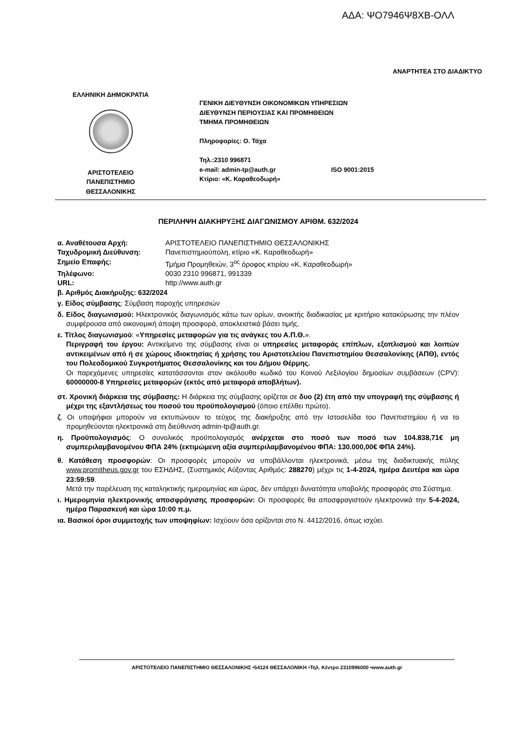ΑΔΑ: ΨΟ7946Ψ8ΧΒ-ΟΛΛ
ΑΝΑΡΤΗΤΕΑ ΣΤΟ ΔΙΑΔΙΚΤΥΟ
ΕΛΛΗΝΙΚΗ ΔΗΜΟΚΡΑΤΙΑ
ΑΡΙΣΤΟΤΕΛΕΙΟ
ΠΑΝΕΠΙΣΤΗΜΙΟ
ΘΕΣΣΑΛΟΝΙΚΗΣ
ΓΕΝΙΚΗ ΔΙΕΥΘΥΝΣΗ ΟΙΚΟΝΟΜΙΚΩΝ ΥΠΗΡΕΣΙΩΝ
ΔΙΕΥΘΥΝΣΗ ΠΕΡΙΟΥΣΙΑΣ ΚΑΙ ΠΡΟΜΗΘΕΙΩΝ
ΤΜΗΜΑ ΠΡΟΜΗΘΕΙΩΝ
Πληροφορίες: Ο. Τάχα
Τηλ.:2310 996871
e-mail: admin-tp@auth.gr ISO 9001:2015
Κτίριο: «Κ. Καραθεοδωρή»
ΠΕΡΙΛΗΨΗ ΔΙΑΚΗΡΥΞΗΣ ΔΙΑΓΩΝΙΣΜΟΥ ΑΡΙΘΜ. 632/2024
α. Αναθέτουσα Αρχή: ΑΡΙΣΤΟΤΕΛΕΙΟ ΠΑΝΕΠΙΣΤΗΜΙΟ ΘΕΣΣΑΛΟΝΙΚΗΣ
Ταχυδρομική Διεύθυνση: Πανεπιστημιούπολη, κτίριο «Κ. Καραθεοδωρή»
Σημείο Επαφής: Τμήμα Προμηθειών, 3<sup>ος</sup> όροφος κτιρίου «Κ. Καραθεοδωρή»
Τηλέφωνο: 0030 2310 996871, 991339
URL: http://www.auth.gr
β. Αριθμός Διακήρυξης: 632/2024
γ. Είδος σύμβασης: Σύμβαση παροχής υπηρεσιών
δ. Είδος διαγωνισμού: Ηλεκτρονικός διαγωνισμός κάτω των ορίων, ανοικτής διαδικασίας με κριτήριο κατακύρωσης την πλέον συμφέρουσα από οικονομική άποψη προσφορά, αποκλειστικά βάσει τιμής.
ε. Τίτλος διαγωνισμού: «Υπηρεσίες μεταφορών για τις ανάγκες του Α.Π.Θ.».
Περιγραφή του έργου: Αντικείμενο της σύμβασης είναι οι υπηρεσίες μεταφοράς επίπλων, εξοπλισμού και λοιπών αντικειμένων από ή σε χώρους ιδιοκτησίας ή χρήσης του Αριστοτελείου Πανεπιστημίου Θεσσαλονίκης (ΑΠΘ), εντός του Πολεοδομικού Συγκροτήματος Θεσσαλονίκης και του Δήμου Θέρμης.
Οι παρεχόμενες υπηρεσίες κατατάσσονται στον ακόλουθο κωδικό του Κοινού Λεξιλογίου δημοσίων συμβάσεων (CPV): 60000000-8 Υπηρεσίες μεταφορών (εκτός από μεταφορά αποβλήτων).
στ. Χρονική διάρκεια της σύμβασης: Η διάρκεια της σύμβασης ορίζεται σε δυο (2) έτη από την υπογραφή της σύμβασης ή μέχρι της εξαντλήσεως του ποσού του προϋπολογισμού (όποιο επέλθει πρώτο).
ζ. Οι υποψήφιοι μπορούν να εκτυπώνουν το τεύχος της διακήρυξης από την Ιστοσελίδα του Πανεπιστημίου ή να το προμηθεύονται ηλεκτρονικά στη διεύθυνση admin-tp@auth.gr.
η. Προϋπολογισμός: Ο συνολικός προϋπολογισμός ανέρχεται στο ποσό των ποσό των 104.838,71€ μη συμπεριλαμβανομένου ΦΠΑ 24% (εκτιμώμενη αξία συμπεριλαμβανομένου ΦΠΑ: 130.000,00€ ΦΠΑ 24%).
θ. Κατάθεση προσφορών: Οι προσφορές μπορούν να υποβάλλονται ηλεκτρονικά, μέσω της διαδικτυακής πύλης www.promitheus.gov.gr του ΕΣΗΔΗΣ, (Συστημικός Αύξοντας Αριθμός: 288270) μέχρι τις 1-4-2024, ημέρα Δευτέρα και ώρα 23:59:59.
Μετά την παρέλευση της καταληκτικής ημερομηνίας και ώρας, δεν υπάρχει δυνατότητα υποβολής προσφοράς στο Σύστημα.
ι. Ημερομηνία ηλεκτρονικής αποσφράγισης προσφορών: Οι προσφορές θα αποσφραγιστούν ηλεκτρονικά την 5-4-2024, ημέρα Παρασκευή και ώρα 10:00 π.μ.
ια. Βασικοί όροι συμμετοχής των υποψηφίων: Ισχύουν όσα ορίζονται στο Ν. 4412/2016, όπως ισχύει.
ΑΡΙΣΤΟΤΕΛΕΙΟ ΠΑΝΕΠΙΣΤΗΜΙΟ ΘΕΣΣΑΛΟΝΙΚΗΣ •54124 ΘΕΣΣΑΛΟΝΙΚΗ •Τηλ. Κέντρο 2310996000 •www.auth.gr